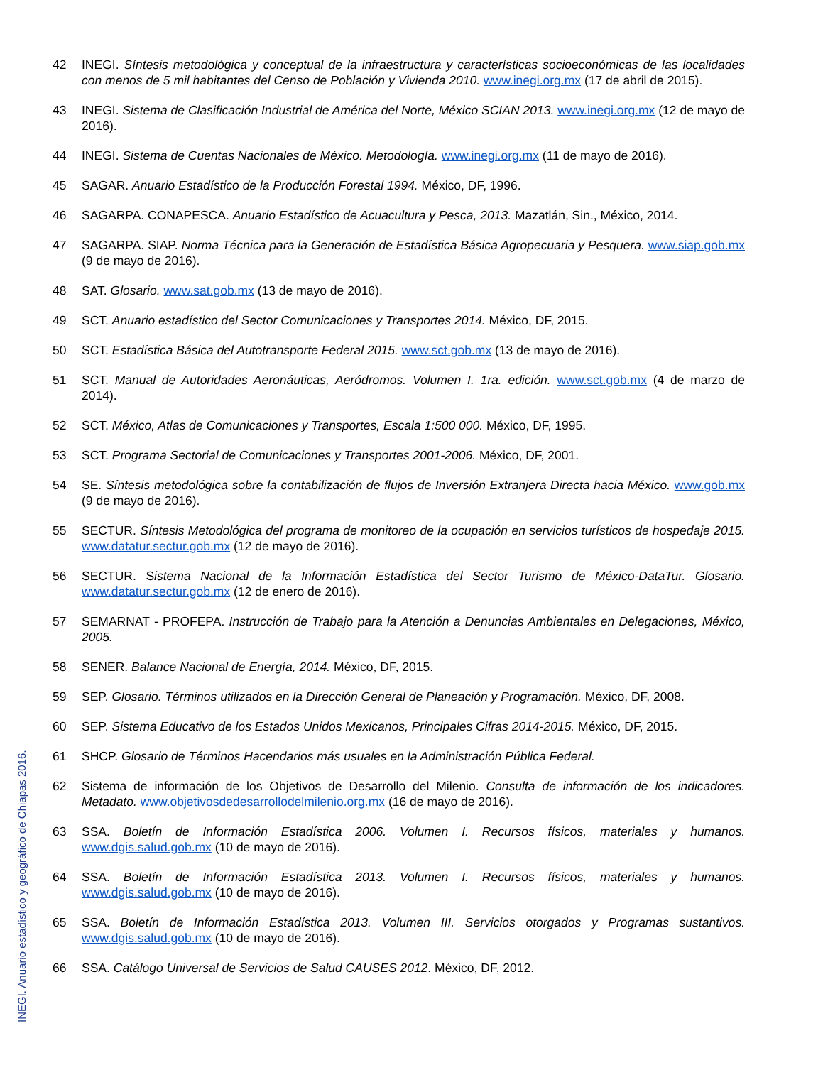42 INEGI. Síntesis metodológica y conceptual de la infraestructura y características socioeconómicas de las localidades con menos de 5 mil habitantes del Censo de Población y Vivienda 2010. www.inegi.org.mx (17 de abril de 2015).
43 INEGI. Sistema de Clasificación Industrial de América del Norte, México SCIAN 2013. www.inegi.org.mx (12 de mayo de 2016).
44 INEGI. Sistema de Cuentas Nacionales de México. Metodología. www.inegi.org.mx (11 de mayo de 2016).
45 SAGAR. Anuario Estadístico de la Producción Forestal 1994. México, DF, 1996.
46 SAGARPA. CONAPESCA. Anuario Estadístico de Acuacultura y Pesca, 2013. Mazatlán, Sin., México, 2014.
47 SAGARPA. SIAP. Norma Técnica para la Generación de Estadística Básica Agropecuaria y Pesquera. www.siap.gob.mx (9 de mayo de 2016).
48 SAT. Glosario. www.sat.gob.mx (13 de mayo de 2016).
49 SCT. Anuario estadístico del Sector Comunicaciones y Transportes 2014. México, DF, 2015.
50 SCT. Estadística Básica del Autotransporte Federal 2015. www.sct.gob.mx (13 de mayo de 2016).
51 SCT. Manual de Autoridades Aeronáuticas, Aeródromos. Volumen I. 1ra. edición. www.sct.gob.mx (4 de marzo de 2014).
52 SCT. México, Atlas de Comunicaciones y Transportes, Escala 1:500 000. México, DF, 1995.
53 SCT. Programa Sectorial de Comunicaciones y Transportes 2001-2006. México, DF, 2001.
54 SE. Síntesis metodológica sobre la contabilización de flujos de Inversión Extranjera Directa hacia México. www.gob.mx (9 de mayo de 2016).
55 SECTUR. Síntesis Metodológica del programa de monitoreo de la ocupación en servicios turísticos de hospedaje 2015. www.datatur.sectur.gob.mx (12 de mayo de 2016).
56 SECTUR. Sistema Nacional de la Información Estadística del Sector Turismo de México-DataTur. Glosario. www.datatur.sectur.gob.mx (12 de enero de 2016).
57 SEMARNAT - PROFEPA. Instrucción de Trabajo para la Atención a Denuncias Ambientales en Delegaciones, México, 2005.
58 SENER. Balance Nacional de Energía, 2014. México, DF, 2015.
59 SEP. Glosario. Términos utilizados en la Dirección General de Planeación y Programación. México, DF, 2008.
60 SEP. Sistema Educativo de los Estados Unidos Mexicanos, Principales Cifras 2014-2015. México, DF, 2015.
61 SHCP. Glosario de Términos Hacendarios más usuales en la Administración Pública Federal.
62 Sistema de información de los Objetivos de Desarrollo del Milenio. Consulta de información de los indicadores. Metadato. www.objetivosdedesarrollodelmilenio.org.mx (16 de mayo de 2016).
63 SSA. Boletín de Información Estadística 2006. Volumen I. Recursos físicos, materiales y humanos. www.dgis.salud.gob.mx (10 de mayo de 2016).
64 SSA. Boletín de Información Estadística 2013. Volumen I. Recursos físicos, materiales y humanos. www.dgis.salud.gob.mx (10 de mayo de 2016).
65 SSA. Boletín de Información Estadística 2013. Volumen III. Servicios otorgados y Programas sustantivos. www.dgis.salud.gob.mx (10 de mayo de 2016).
66 SSA. Catálogo Universal de Servicios de Salud CAUSES 2012. México, DF, 2012.
INEGI. Anuario estadístico y geográfico de Chiapas 2016.